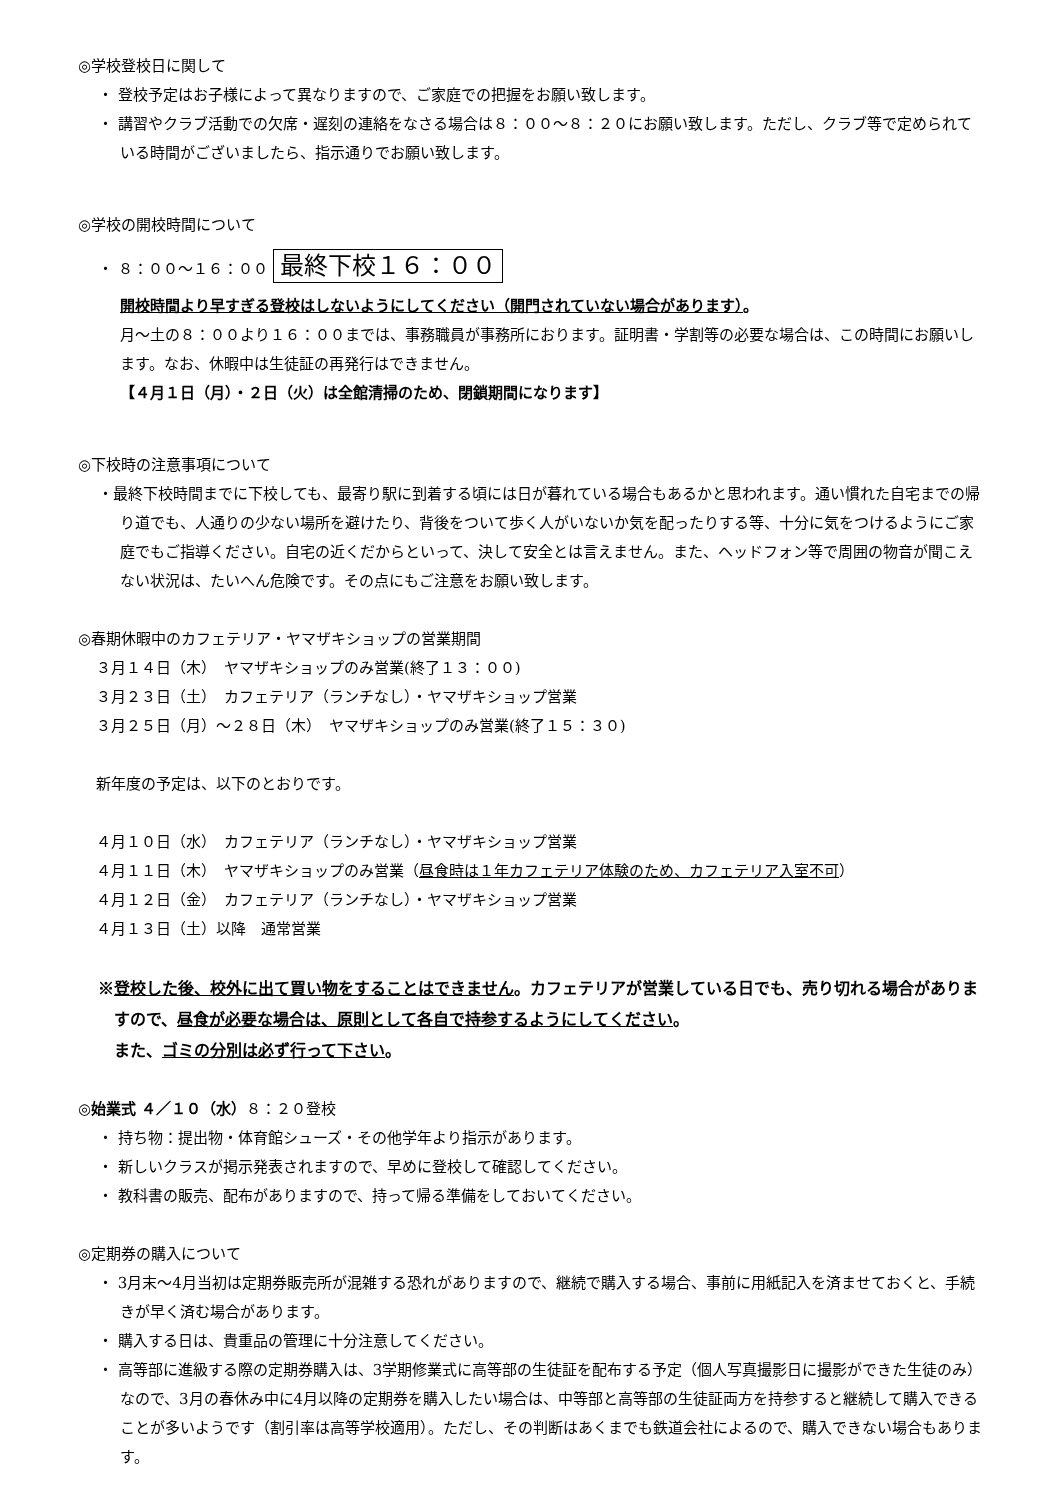◎学校登校日に関して
・ 登校予定はお子様によって異なりますので、ご家庭での把握をお願い致します。
・ 講習やクラブ活動での欠席・遅刻の連絡をなさる場合は８：００〜８：２０にお願い致します。ただし、クラブ等で定められている時間がございましたら、指示通りでお願い致します。
◎学校の開校時間について
・ ８：００〜１６：００ 最終下校１６：００
開校時間より早すぎる登校はしないようにしてください（開門されていない場合があります）。
月〜土の８：００より１６：００までは、事務職員が事務所におります。証明書・学割等の必要な場合は、この時間にお願いします。なお、休暇中は生徒証の再発行はできません。
【４月１日（月）・２日（火）は全館清掃のため、閉鎖期間になります】
◎下校時の注意事項について
・最終下校時間までに下校しても、最寄り駅に到着する頃には日が暮れている場合もあるかと思われます。通い慣れた自宅までの帰り道でも、人通りの少ない場所を避けたり、背後をついて歩く人がいないか気を配ったりする等、十分に気をつけるようにご家庭でもご指導ください。自宅の近くだからといって、決して安全とは言えません。また、ヘッドフォン等で周囲の物音が聞こえない状況は、たいへん危険です。その点にもご注意をお願い致します。
◎春期休暇中のカフェテリア・ヤマザキショップの営業期間
３月１４日（木）　ヤマザキショップのみ営業(終了１３：００)
３月２３日（土）　カフェテリア（ランチなし）・ヤマザキショップ営業
３月２５日（月）〜２８日（木）　ヤマザキショップのみ営業(終了１５：３０)
新年度の予定は、以下のとおりです。
４月１０日（水）　カフェテリア（ランチなし）・ヤマザキショップ営業
４月１１日（木）　ヤマザキショップのみ営業（昼食時は１年カフェテリア体験のため、カフェテリア入室不可）
４月１２日（金）　カフェテリア（ランチなし）・ヤマザキショップ営業
４月１３日（土）以降　通常営業
※登校した後、校外に出て買い物をすることはできません。カフェテリアが営業している日でも、売り切れる場合がありますので、昼食が必要な場合は、原則として各自で持参するようにしてください。
また、ゴミの分別は必ず行って下さい。
◎始業式 ４／１０（水）８：２０登校
・ 持ち物：提出物・体育館シューズ・その他学年より指示があります。
・ 新しいクラスが掲示発表されますので、早めに登校して確認してください。
・ 教科書の販売、配布がありますので、持って帰る準備をしておいてください。
◎定期券の購入について
・ 3月末〜4月当初は定期券販売所が混雑する恐れがありますので、継続で購入する場合、事前に用紙記入を済ませておくと、手続きが早く済む場合があります。
・ 購入する日は、貴重品の管理に十分注意してください。
・ 高等部に進級する際の定期券購入は、3学期修業式に高等部の生徒証を配布する予定（個人写真撮影日に撮影ができた生徒のみ）なので、3月の春休み中に4月以降の定期券を購入したい場合は、中等部と高等部の生徒証両方を持参すると継続して購入できることが多いようです（割引率は高等学校適用）。ただし、その判断はあくまでも鉄道会社によるので、購入できない場合もあります。